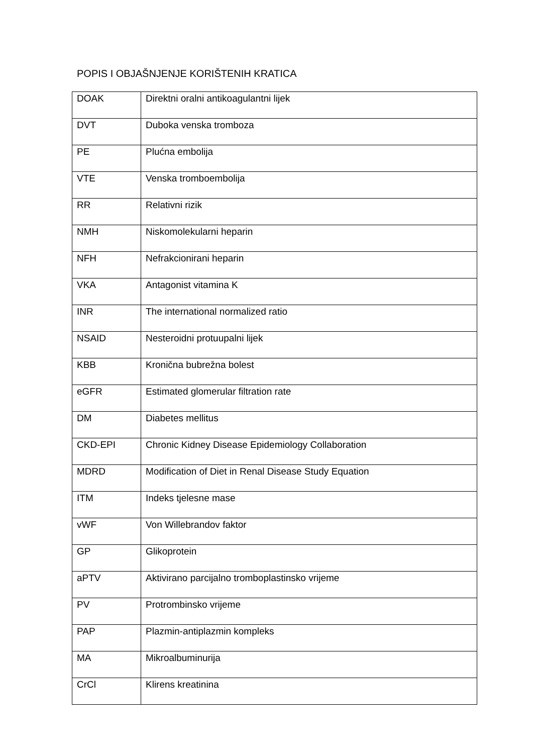POPIS I OBJAŠNJENJE KORIŠTENIH KRATICA
| DOAK | Direktni oralni antikoagulantni lijek |
| DVT | Duboka venska tromboza |
| PE | Plućna embolija |
| VTE | Venska tromboembolija |
| RR | Relativni rizik |
| NMH | Niskomolekularni heparin |
| NFH | Nefrakcionirani heparin |
| VKA | Antagonist vitamina K |
| INR | The international normalized ratio |
| NSAID | Nesteroidni protuupalni lijek |
| KBB | Kronična bubrežna bolest |
| eGFR | Estimated glomerular filtration rate |
| DM | Diabetes mellitus |
| CKD-EPI | Chronic Kidney Disease Epidemiology Collaboration |
| MDRD | Modification of Diet in Renal Disease Study Equation |
| ITM | Indeks tjelesne mase |
| vWF | Von Willebrandov faktor |
| GP | Glikoprotein |
| aPTV | Aktivirano parcijalno tromboplastinsko vrijeme |
| PV | Protrombinsko vrijeme |
| PAP | Plazmin-antiplazmin kompleks |
| MA | Mikroalbuminurija |
| CrCl | Klirens kreatinina |